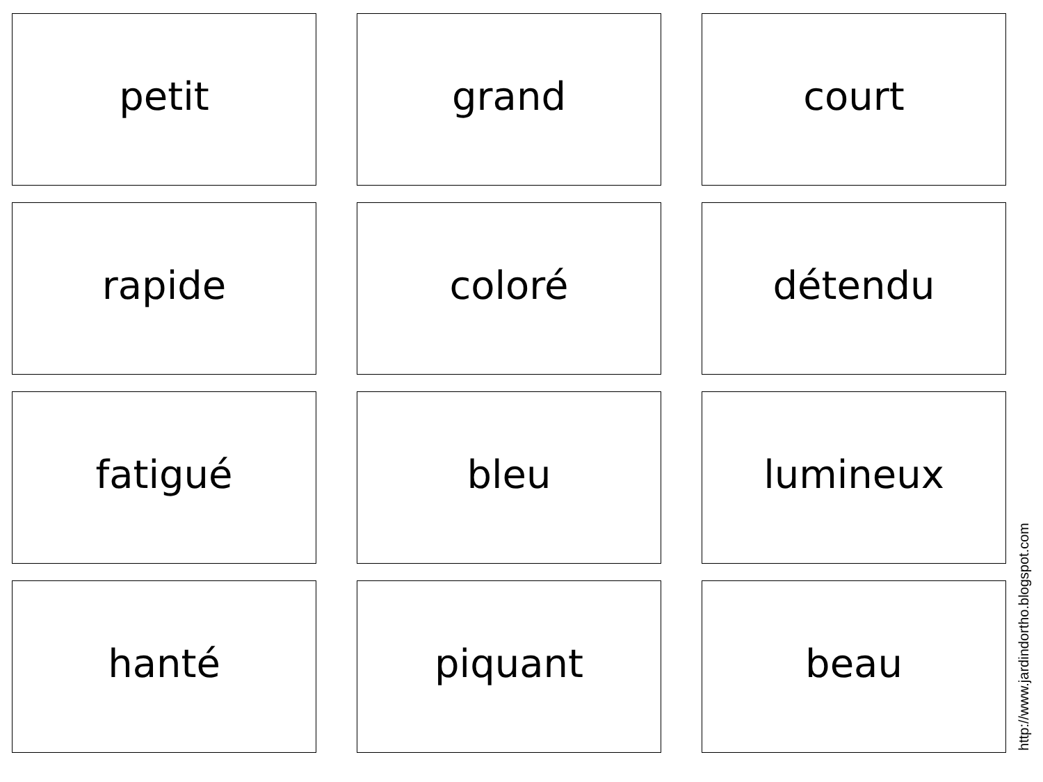petit
grand
court
rapide
coloré
détendu
fatigué
bleu
lumineux
hanté
piquant
beau
http://www.jardindortho.blogspot.com